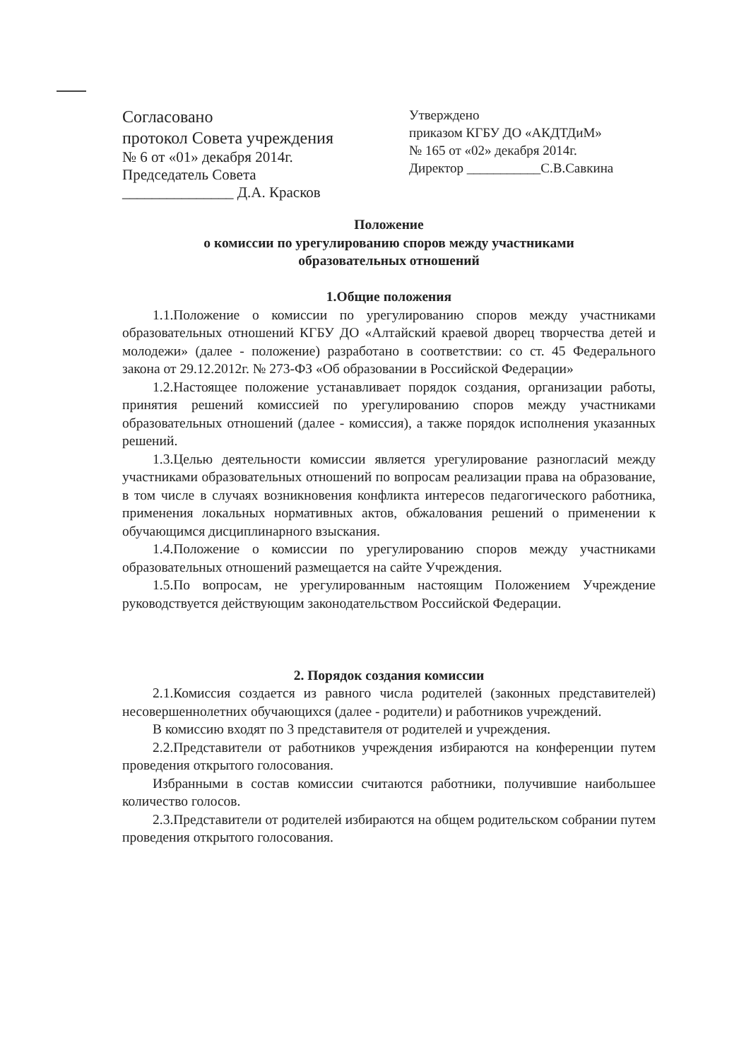Согласовано
протокол Совета учреждения
№ 6 от «01» декабря 2014г.
Председатель Совета
_______________ Д.А. Красков
Утверждено
приказом КГБУ ДО «АКДТДиМ»
№ 165 от «02» декабря 2014г.
Директор ___________С.В.Савкина
Положение
о комиссии по урегулированию споров между участниками
образовательных отношений
1.Общие положения
1.1.Положение о комиссии по урегулированию споров между участниками образовательных отношений КГБУ ДО «Алтайский краевой дворец творчества детей и молодежи» (далее - положение) разработано в соответствии: со ст. 45 Федерального закона от 29.12.2012г. № 273-ФЗ «Об образовании в Российской Федерации»
1.2.Настоящее положение устанавливает порядок создания, организации работы, принятия решений комиссией по урегулированию споров между участниками образовательных отношений (далее - комиссия), а также порядок исполнения указанных решений.
1.3.Целью деятельности комиссии является урегулирование разногласий между участниками образовательных отношений по вопросам реализации права на образование, в том числе в случаях возникновения конфликта интересов педагогического работника, применения локальных нормативных актов, обжалования решений о применении к обучающимся дисциплинарного взыскания.
1.4.Положение о комиссии по урегулированию споров между участниками образовательных отношений размещается на сайте Учреждения.
1.5.По вопросам, не урегулированным настоящим Положением Учреждение руководствуется действующим законодательством Российской Федерации.
2. Порядок создания комиссии
2.1.Комиссия создается из равного числа родителей (законных представителей) несовершеннолетних обучающихся (далее - родители) и работников учреждений.
В комиссию входят по 3 представителя от родителей и учреждения.
2.2.Представители от работников учреждения избираются на конференции путем проведения открытого голосования.
Избранными в состав комиссии считаются работники, получившие наибольшее количество голосов.
2.3.Представители от родителей избираются на общем родительском собрании путем проведения открытого голосования.